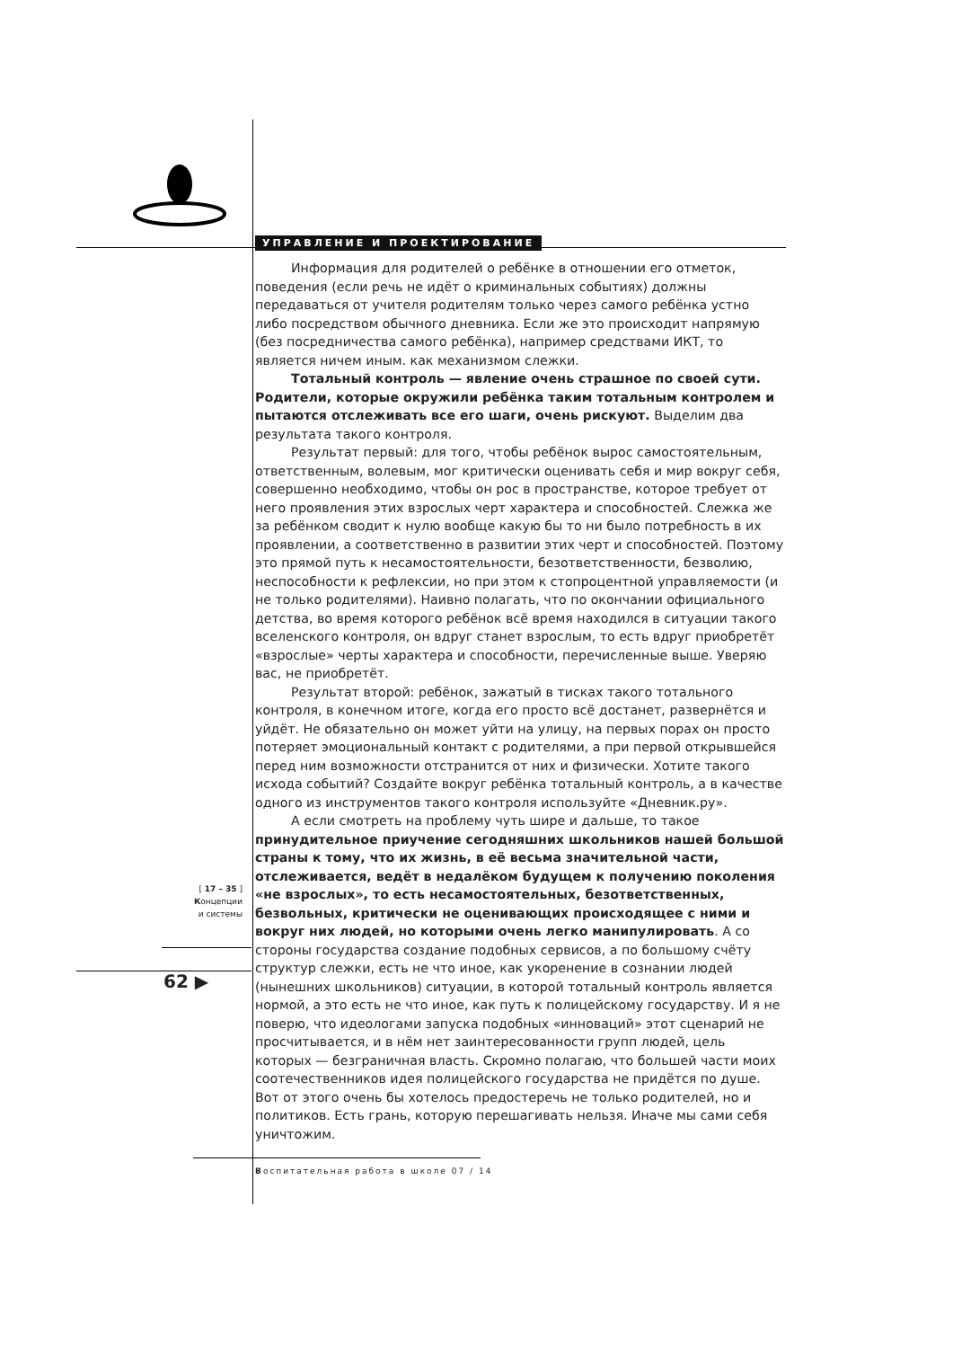УПРАВЛЕНИЕ И ПРОЕКТИРОВАНИЕ
Информация для родителей о ребёнке в отношении его отметок, поведения (если речь не идёт о криминальных событиях) должны передаваться от учителя родителям только через самого ребёнка устно либо посредством обычного дневника. Если же это происходит напрямую (без посредничества самого ребёнка), например средствами ИКТ, то является ничем иным. как механизмом слежки.
Тотальный контроль — явление очень страшное по своей сути. Родители, которые окружили ребёнка таким тотальным контролем и пытаются отслеживать все его шаги, очень рискуют. Выделим два результата такого контроля.
Результат первый: для того, чтобы ребёнок вырос самостоятельным, ответственным, волевым, мог критически оценивать себя и мир вокруг себя, совершенно необходимо, чтобы он рос в пространстве, которое требует от него проявления этих взрослых черт характера и способностей. Слежка же за ребёнком сводит к нулю вообще какую бы то ни было потребность в их проявлении, а соответственно в развитии этих черт и способностей. Поэтому это прямой путь к несамостоятельности, безответственности, безволию, неспособности к рефлексии, но при этом к стопроцентной управляемости (и не только родителями). Наивно полагать, что по окончании официального детства, во время которого ребёнок всё время находился в ситуации такого вселенского контроля, он вдруг станет взрослым, то есть вдруг приобретёт «взрослые» черты характера и способности, перечисленные выше. Уверяю вас, не приобретёт.
Результат второй: ребёнок, зажатый в тисках такого тотального контроля, в конечном итоге, когда его просто всё достанет, развернётся и уйдёт. Не обязательно он может уйти на улицу, на первых порах он просто потеряет эмоциональный контакт с родителями, а при первой открывшейся перед ним возможности отстранится от них и физически. Хотите такого исхода событий? Создайте вокруг ребёнка тотальный контроль, а в качестве одного из инструментов такого контроля используйте «Дневник.ру».
А если смотреть на проблему чуть шире и дальше, то такое принудительное приучение сегодняшних школьников нашей большой страны к тому, что их жизнь, в её весьма значительной части, отслеживается, ведёт в недалёком будущем к получению поколения «не взрослых», то есть несамостоятельных, безответственных, безвольных, критически не оценивающих происходящее с ними и вокруг них людей, но которыми очень легко манипулировать. А со стороны государства создание подобных сервисов, а по большому счёту структур слежки, есть не что иное, как укоренение в сознании людей (нынешних школьников) ситуации, в которой тотальный контроль является нормой, а это есть не что иное, как путь к полицейскому государству. И я не поверю, что идеологами запуска подобных «инноваций» этот сценарий не просчитывается, и в нём нет заинтересованности групп людей, цель которых — безграничная власть. Скромно полагаю, что большей части моих соотечественников идея полицейского государства не придётся по душе. Вот от этого очень бы хотелось предостеречь не только родителей, но и политиков. Есть грань, которую перешагивать нельзя. Иначе мы сами себя уничтожим.
[ 17 – 35 ]
Концепции
и системы
62 ▶
Воспитательная работа в школе 07 / 14